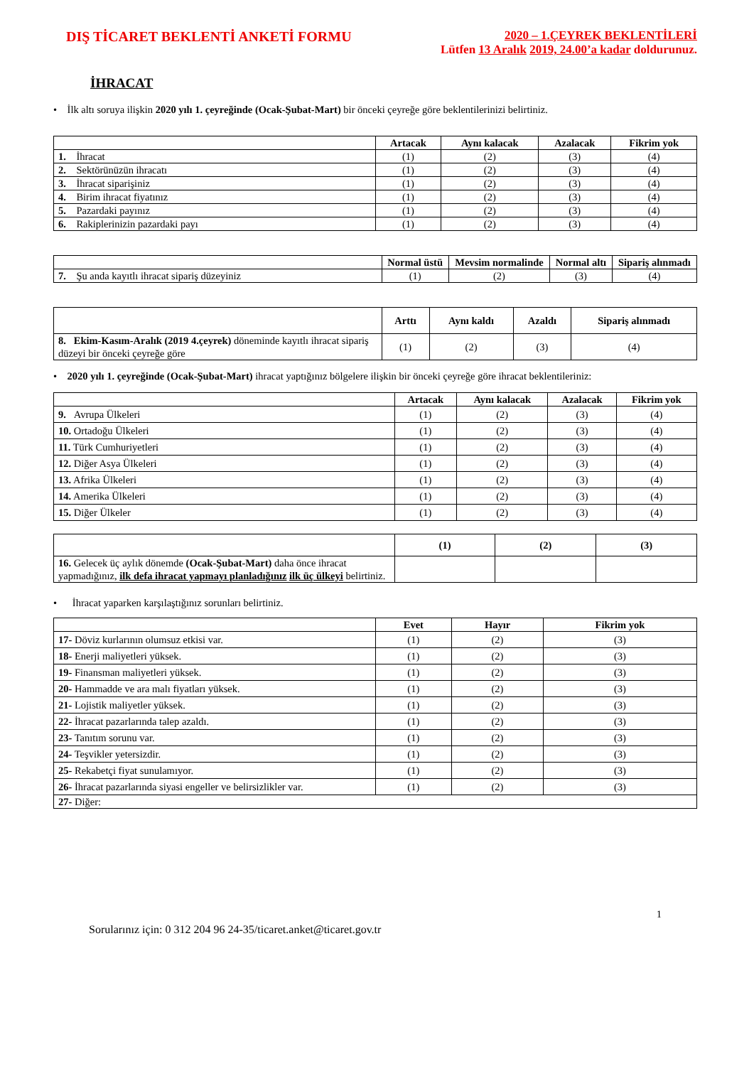DIŞ TİCARET BEKLENTİ ANKETİ FORMU
2020 – 1.ÇEYREK BEKLENTİLERİ
Lütfen 13 Aralık 2019, 24.00’a kadar doldurunuz.
İHRACAT
• İlk altı soruya ilişkin 2020 yılı 1. çeyreğinde (Ocak-Şubat-Mart) bir önceki çeyreğe göre beklentilerinizi belirtiniz.
| | Artacak | Aynı kalacak | Azalacak | Fikrim yok |
| --- | --- | --- | --- | --- |
| 1. İhracat | (1) | (2) | (3) | (4) |
| 2. Sektörünüzün ihracatı | (1) | (2) | (3) | (4) |
| 3. İhracat siparişiniz | (1) | (2) | (3) | (4) |
| 4. Birim ihracat fiyatınız | (1) | (2) | (3) | (4) |
| 5. Pazardaki payınız | (1) | (2) | (3) | (4) |
| 6. Rakiplerinizin pazardaki payı | (1) | (2) | (3) | (4) |
| | Normal üstü | Mevsim normalinde | Normal altı | Sipariş alınmadı |
| --- | --- | --- | --- | --- |
| 7. Şu anda kayıtlı ihracat sipariş düzeyiniz | (1) | (2) | (3) | (4) |
| | Arttı | Aynı kaldı | Azaldı | Sipariş alınmadı |
| --- | --- | --- | --- | --- |
| 8. Ekim-Kasım-Aralık (2019 4.çeyrek) döneminde kayıtlı ihracat sipariş düzeyi bir önceki çeyreğe göre | (1) | (2) | (3) | (4) |
• 2020 yılı 1. çeyreğinde (Ocak-Şubat-Mart) ihracat yaptığınız bölgelere ilişkin bir önceki çeyreğe göre ihracat beklentileriniz:
| | Artacak | Aynı kalacak | Azalacak | Fikrim yok |
| --- | --- | --- | --- | --- |
| 9. Avrupa Ülkeleri | (1) | (2) | (3) | (4) |
| 10. Ortadoğu Ülkeleri | (1) | (2) | (3) | (4) |
| 11. Türk Cumhuriyetleri | (1) | (2) | (3) | (4) |
| 12. Diğer Asya Ülkeleri | (1) | (2) | (3) | (4) |
| 13. Afrika Ülkeleri | (1) | (2) | (3) | (4) |
| 14. Amerika Ülkeleri | (1) | (2) | (3) | (4) |
| 15. Diğer Ülkeler | (1) | (2) | (3) | (4) |
| | (1) | (2) | (3) |
| --- | --- | --- | --- |
| 16. Gelecek üç aylık dönemde (Ocak-Şubat-Mart) daha önce ihracat yapmadığınız, ilk defa ihracat yapmayı planladığınız ilk üç ülkeyi belirtiniz. | | | |
• İhracat yaparken karşılaştığınız sorunları belirtiniz.
| | Evet | Hayır | Fikrim yok |
| --- | --- | --- | --- |
| 17- Döviz kurlarının olumsuz etkisi var. | (1) | (2) | (3) |
| 18- Enerji maliyetleri yüksek. | (1) | (2) | (3) |
| 19- Finansman maliyetleri yüksek. | (1) | (2) | (3) |
| 20- Hammadde ve ara malı fiyatları yüksek. | (1) | (2) | (3) |
| 21- Lojistik maliyetler yüksek. | (1) | (2) | (3) |
| 22- İhracat pazarlarında talep azaldı. | (1) | (2) | (3) |
| 23- Tanıtım sorunu var. | (1) | (2) | (3) |
| 24- Teşvikler yetersizdir. | (1) | (2) | (3) |
| 25- Rekabetçi fiyat sunulamıyor. | (1) | (2) | (3) |
| 26- İhracat pazarlarında siyasi engeller ve belirsizlikler var. | (1) | (2) | (3) |
| 27- Diğer: | | | |
1
Sorularınız için: 0 312 204 96 24-35/ticaret.anket@ticaret.gov.tr